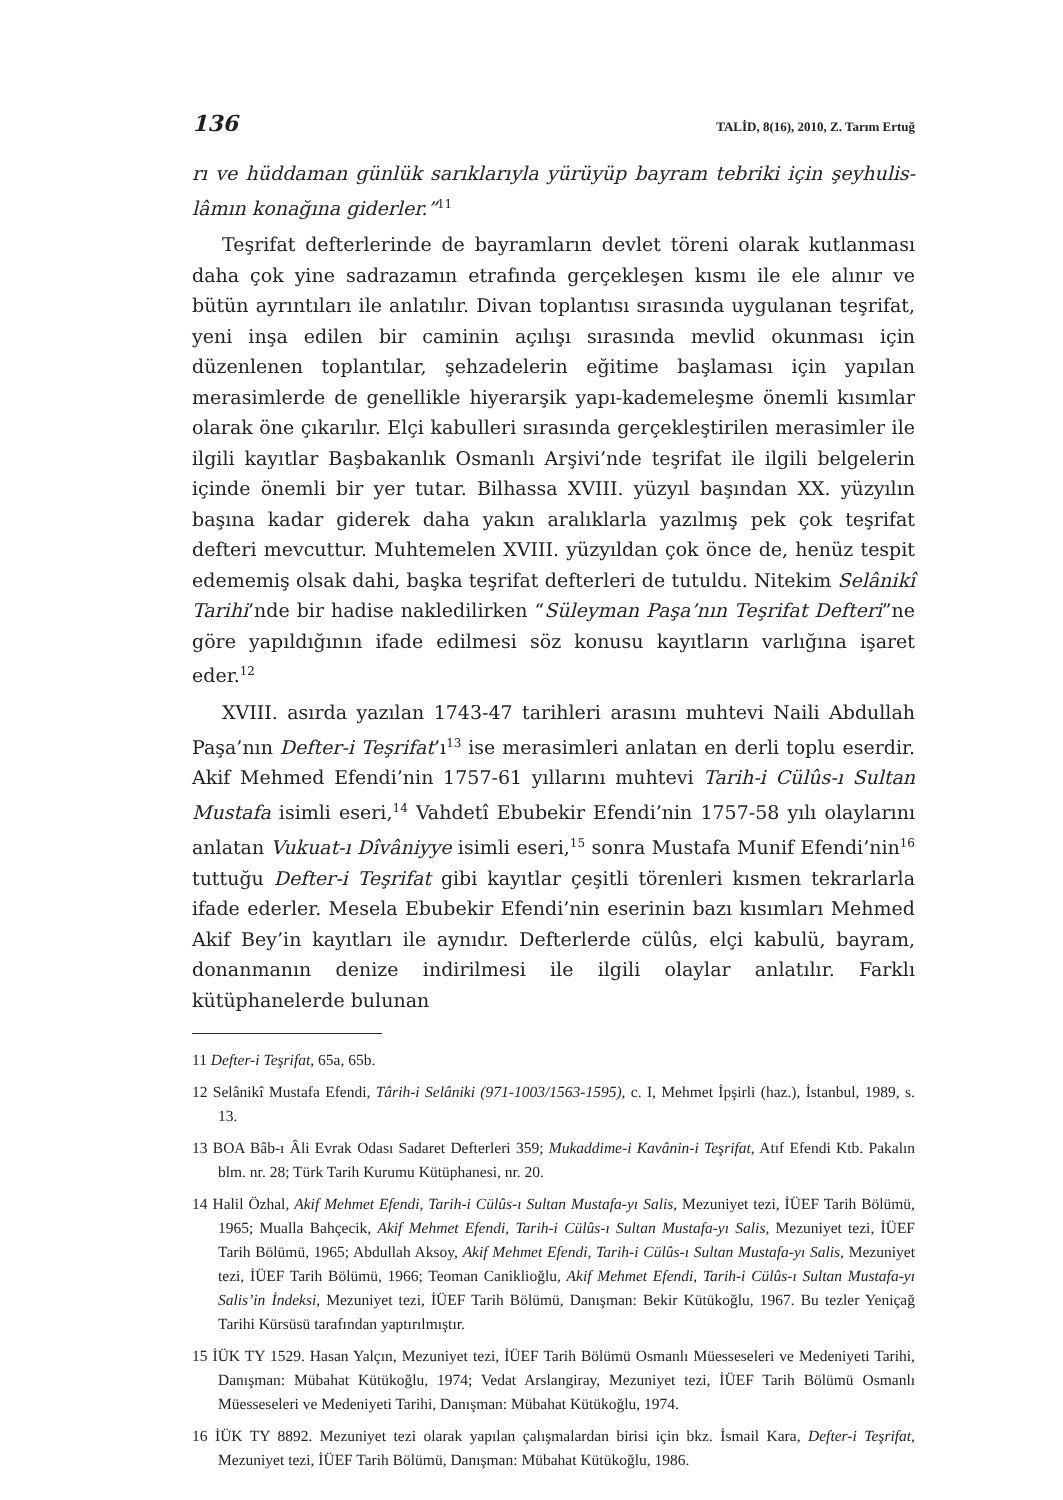136 TALİD, 8(16), 2010, Z. Tarım Ertuğ
rı ve hüddaman günlük sarıklarıyla yürüyüp bayram tebriki için şeyhulis­lâmın konağına giderler.”<sup>11</sup>
Teşrifat defterlerinde de bayramların devlet töreni olarak kutlanması daha çok yine sadrazamın etrafında gerçekleşen kısmı ile ele alınır ve bütün ayrıntı­ları ile anlatılır. Divan toplantısı sırasında uygulanan teşrifat, yeni inşa edilen bir caminin açılışı sırasında mevlid okunması için düzenlenen toplantılar, şehzadelerin eğitime başlaması için yapılan merasimlerde de genellikle hiye­rarşik yapı-kademeleşme önemli kısımlar olarak öne çıkarılır. Elçi kabulleri sırasında gerçekleştirilen merasimler ile ilgili kayıtlar Başbakanlık Osmanlı Arşivi’nde teşrifat ile ilgili belgelerin içinde önemli bir yer tutar. Bilhassa XVIII. yüzyıl başından XX. yüzyılın başına kadar giderek daha yakın aralıklarla yazıl­mış pek çok teşrifat defteri mevcuttur. Muhtemelen XVIII. yüzyıldan çok önce de, henüz tespit edememiş olsak dahi, başka teşrifat defterleri de tutuldu. Nitekim Selânikî Tarihi’nde bir hadise nakledilirken “Süleyman Paşa’nın Teşrifat Defteri”ne göre yapıldığının ifade edilmesi söz konusu kayıtların varlı­ğına işaret eder.<sup>12</sup>
XVIII. asırda yazılan 1743-47 tarihleri arasını muhtevi Naili Abdullah Paşa’nın Defter-i Teşrifat’ı<sup>13</sup> ise merasimleri anlatan en derli toplu eserdir. Akif Mehmed Efendi’nin 1757-61 yıllarını muhtevi Tarih-i Cülûs-ı Sultan Mustafa isimli eseri,<sup>14</sup> Vahdetî Ebubekir Efendi’nin 1757-58 yılı olaylarını anlatan Vukuat-ı Dîvâniyye isimli eseri,<sup>15</sup> sonra Mustafa Munif Efendi’nin<sup>16</sup> tuttuğu Defter-i Teşrifat gibi kayıtlar çeşitli törenleri kısmen tekrarlarla ifade ederler. Mesela Ebubekir Efendi’nin eserinin bazı kısımları Mehmed Akif Bey’in kayıtları ile aynıdır. Defterlerde cülûs, elçi kabulü, bayram, donanma­nın denize indirilmesi ile ilgili olaylar anlatılır. Farklı kütüphanelerde bulunan
11 Defter-i Teşrifat, 65a, 65b.
12 Selânikî Mustafa Efendi, Târih-i Selâniki (971-1003/1563-1595), c. I, Mehmet İpşirli (haz.), İs­tanbul, 1989, s. 13.
13 BOA Bâb-ı Âli Evrak Odası Sadaret Defterleri 359; Mukaddime-i Kavânin-i Teşrifat, Atıf Efendi Ktb. Pakalın blm. nr. 28; Türk Tarih Kurumu Kütüphanesi, nr. 20.
14 Halil Özhal, Akif Mehmet Efendi, Tarih-i Cülûs-ı Sultan Mustafa-yı Salis, Mezuniyet tezi, İÜEF Tarih Bölümü, 1965; Mualla Bahçecik, Akif Mehmet Efendi, Tarih-i Cülûs-ı Sultan Mustafa-yı Salis, Mezuniyet tezi, İÜEF Tarih Bölümü, 1965; Abdullah Aksoy, Akif Mehmet Efendi, Tarih-i Cülûs-ı Sultan Mustafa-yı Salis, Mezuniyet tezi, İÜEF Tarih Bölümü, 1966; Teoman Canikli­oğlu, Akif Mehmet Efendi, Tarih-i Cülûs-ı Sultan Mustafa-yı Salis’in İndeksi, Mezuniyet tezi, İÜEF Tarih Bölümü, Danışman: Bekir Kütükoğlu, 1967. Bu tezler Yeniçağ Tarihi Kürsüsü tara­fından yaptırılmıştır.
15 İÜK TY 1529. Hasan Yalçın, Mezuniyet tezi, İÜEF Tarih Bölümü Osmanlı Müesseseleri ve Medeniyeti Tarihi, Danışman: Mübahat Kütükoğlu, 1974; Vedat Arslangiray, Mezuniyet tezi, İÜEF Tarih Bölümü Osmanlı Müesseseleri ve Medeniyeti Tarihi, Danışman: Mübahat Kütü­koğlu, 1974.
16 İÜK TY 8892. Mezuniyet tezi olarak yapılan çalışmalardan birisi için bkz. İsmail Kara, Defter-i Teşrifat, Mezuniyet tezi, İÜEF Tarih Bölümü, Danışman: Mübahat Kütükoğlu, 1986.